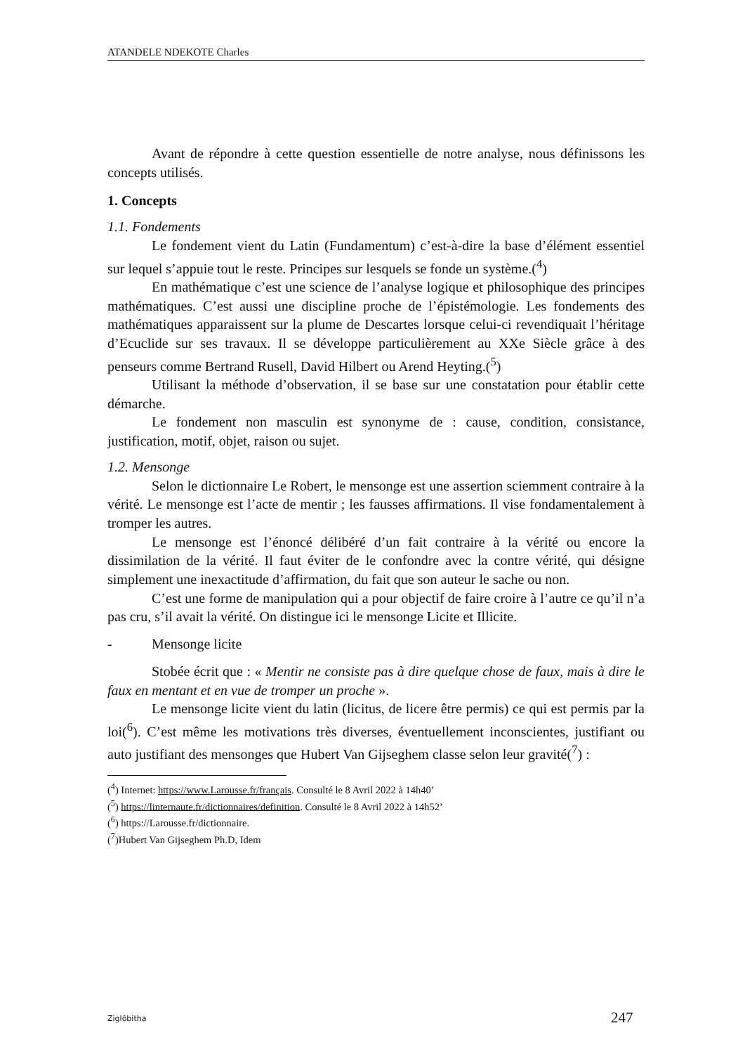ATANDELE NDEKOTE Charles
Avant de répondre à cette question essentielle de notre analyse, nous définissons les concepts utilisés.
1. Concepts
1.1. Fondements
Le fondement vient du Latin (Fundamentum) c’est-à-dire la base d’élément essentiel sur lequel s’appuie tout le reste. Principes sur lesquels se fonde un système.(<sup>4</sup>)
En mathématique c’est une science de l’analyse logique et philosophique des principes mathématiques. C’est aussi une discipline proche de l’épistémologie. Les fondements des mathématiques apparaissent sur la plume de Descartes lorsque celui-ci revendiquait l’héritage d’Ecuclide sur ses travaux. Il se développe particulièrement au XXe Siècle grâce à des penseurs comme Bertrand Rusell, David Hilbert ou Arend Heyting.(<sup>5</sup>)
Utilisant la méthode d’observation, il se base sur une constatation pour établir cette démarche.
Le fondement non masculin est synonyme de : cause, condition, consistance, justification, motif, objet, raison ou sujet.
1.2. Mensonge
Selon le dictionnaire Le Robert, le mensonge est une assertion sciemment contraire à la vérité. Le mensonge est l’acte de mentir ; les fausses affirmations. Il vise fondamentalement à tromper les autres.
Le mensonge est l’énoncé délibéré d’un fait contraire à la vérité ou encore la dissimilation de la vérité. Il faut éviter de le confondre avec la contre vérité, qui désigne simplement une inexactitude d’affirmation, du fait que son auteur le sache ou non.
C’est une forme de manipulation qui a pour objectif de faire croire à l’autre ce qu’il n’a pas cru, s’il avait la vérité. On distingue ici le mensonge Licite et Illicite.
- Mensonge licite
Stobée écrit que : « Mentir ne consiste pas à dire quelque chose de faux, mais à dire le faux en mentant et en vue de tromper un proche ».
Le mensonge licite vient du latin (licitus, de licere être permis) ce qui est permis par la loi(<sup>6</sup>). C’est même les motivations très diverses, éventuellement inconscientes, justifiant ou auto justifiant des mensonges que Hubert Van Gijseghem classe selon leur gravité(<sup>7</sup>) :
(<sup>4</sup>) Internet: https://www.Larousse.fr/français. Consulté le 8 Avril 2022 à 14h40’
(<sup>5</sup>) https://linternaute.fr/dictionnaires/definition. Consulté le 8 Avril 2022 à 14h52’
(<sup>6</sup>) https://Larousse.fr/dictionnaire.
(<sup>7</sup>)Hubert Van Gijseghem Ph.D, Idem
Ziglôbitha 247